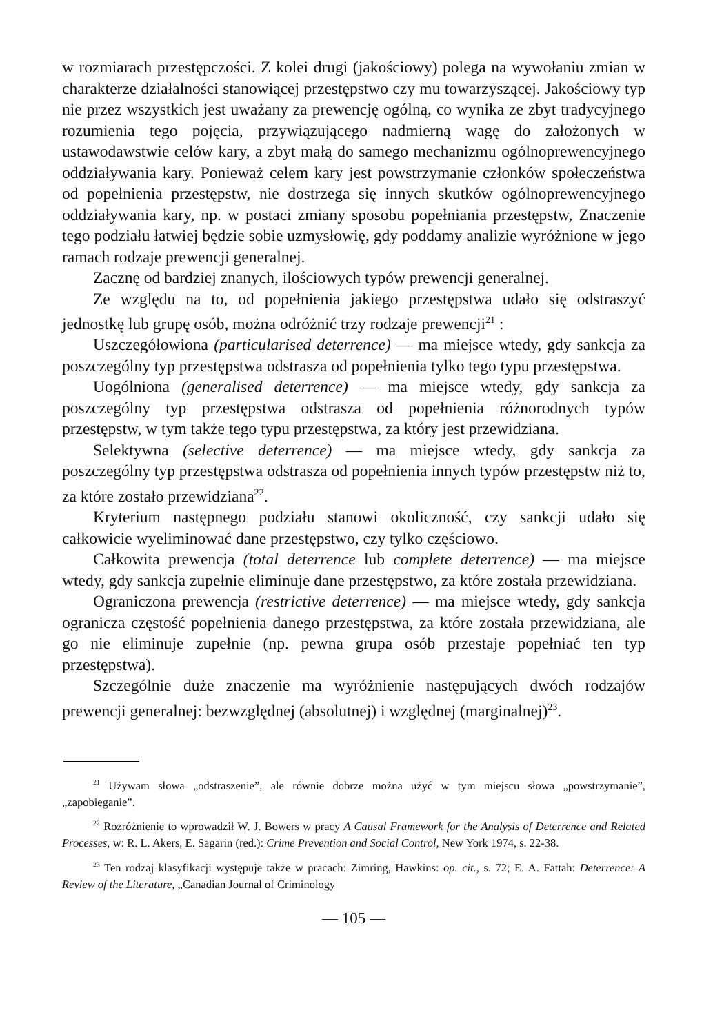w rozmiarach przestępczości. Z kolei drugi (jakościowy) polega na wywołaniu zmian w charakterze działalności stanowiącej przestępstwo czy mu towarzyszącej. Jakościowy typ nie przez wszystkich jest uważany za prewencję ogólną, co wynika ze zbyt tradycyjnego rozumienia tego pojęcia, przywiązującego nadmierną wagę do założonych w ustawodawstwie celów kary, a zbyt małą do samego mechanizmu ogólnoprewencyjnego oddziaływania kary. Ponieważ celem kary jest powstrzymanie członków społeczeństwa od popełnienia przestępstw, nie dostrzega się innych skutków ogólnoprewencyjnego oddziaływania kary, np. w postaci zmiany sposobu popełniania przestępstw, Znaczenie tego podziału łatwiej będzie sobie uzmysłowię, gdy poddamy analizie wyróżnione w jego ramach rodzaje prewencji generalnej.
Zacznę od bardziej znanych, ilościowych typów prewencji generalnej.
Ze względu na to, od popełnienia jakiego przestępstwa udało się odstraszyć jednostkę lub grupę osób, można odróżnić trzy rodzaje prewencji<sup>21</sup> :
Uszczegółowiona (particularised deterrence) — ma miejsce wtedy, gdy sankcja za poszczególny typ przestępstwa odstrasza od popełnienia tylko tego typu przestępstwa.
Uogólniona (generalised deterrence) — ma miejsce wtedy, gdy sankcja za poszczególny typ przestępstwa odstrasza od popełnienia różnorodnych typów przestępstw, w tym także tego typu przestępstwa, za który jest przewidziana.
Selektywna (selective deterrence) — ma miejsce wtedy, gdy sankcja za poszczególny typ przestępstwa odstrasza od popełnienia innych typów przestępstw niż to, za które zostało przewidziana<sup>22</sup>.
Kryterium następnego podziału stanowi okoliczność, czy sankcji udało się całkowicie wyeliminować dane przestępstwo, czy tylko częściowo.
Całkowita prewencja (total deterrence lub complete deterrence) — ma miejsce wtedy, gdy sankcja zupełnie eliminuje dane przestępstwo, za które została przewidziana.
Ograniczona prewencja (restrictive deterrence) — ma miejsce wtedy, gdy sankcja ogranicza częstość popełnienia danego przestępstwa, za które została przewidziana, ale go nie eliminuje zupełnie (np. pewna grupa osób przestaje popełniać ten typ przestępstwa).
Szczególnie duże znaczenie ma wyróżnienie następujących dwóch rodzajów prewencji generalnej: bezwzględnej (absolutnej) i względnej (marginalnej)<sup>23</sup>.
<sup>21</sup> Używam słowa „odstraszenie”, ale równie dobrze można użyć w tym miejscu słowa „powstrzymanie”, „zapobieganie”.
<sup>22</sup> Rozróżnienie to wprowadził W. J. Bowers w pracy A Causal Framework for the Analysis of Deterrence and Related Processes, w: R. L. Akers, E. Sagarin (red.): Crime Prevention and Social Control, New York 1974, s. 22-38.
<sup>23</sup> Ten rodzaj klasyfikacji występuje także w pracach: Zimring, Hawkins: op. cit., s. 72; E. A. Fattah: Deterrence: A Review of the Literature, „Canadian Journal of Criminology
— 105 —